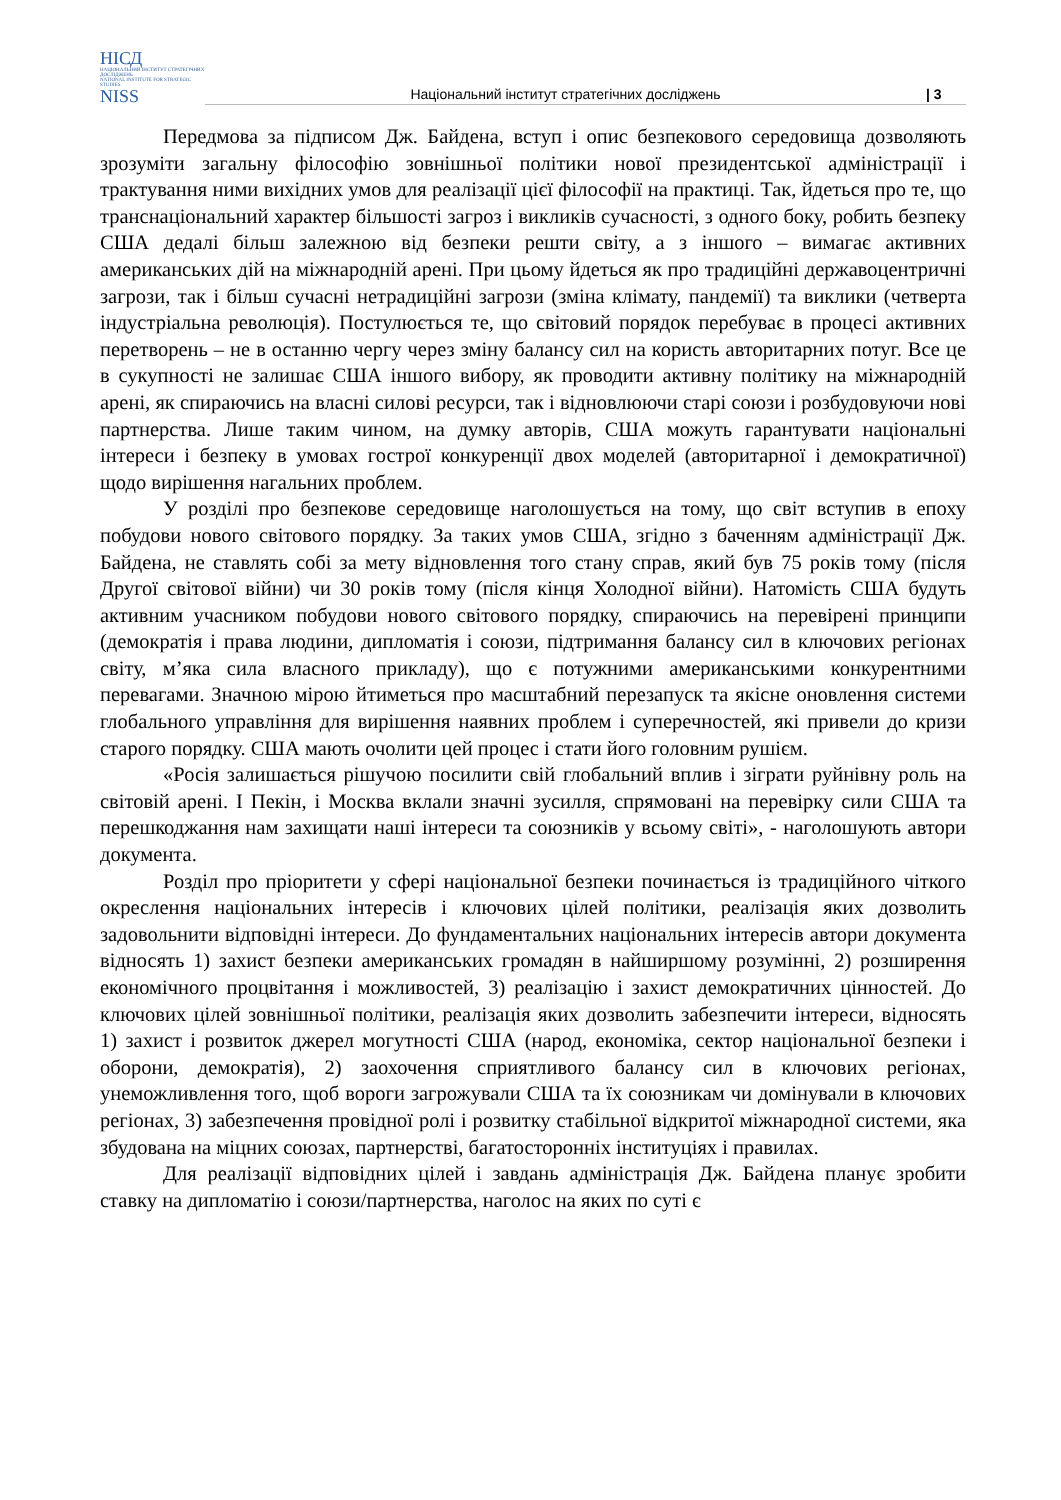НІСД
НАЦІОНАЛЬНИЙ ІНСТИТУТ СТРАТЕГІЧНИХ ДОСЛІДЖЕНЬ
NATIONAL INSTITUTE FOR STRATEGIC STUDIES
NISS
Національний інститут стратегічних досліджень
| 3
Передмова за підписом Дж. Байдена, вступ і опис безпекового середовища дозволяють зрозуміти загальну філософію зовнішньої політики нової президентської адміністрації і трактування ними вихідних умов для реалізації цієї філософії на практиці. Так, йдеться про те, що транснаціональний характер більшості загроз і викликів сучасності, з одного боку, робить безпеку США дедалі більш залежною від безпеки решти світу, а з іншого – вимагає активних американських дій на міжнародній арені. При цьому йдеться як про традиційні державоцентричні загрози, так і більш сучасні нетрадиційні загрози (зміна клімату, пандемії) та виклики (четверта індустріальна революція). Постулюється те, що світовий порядок перебуває в процесі активних перетворень – не в останню чергу через зміну балансу сил на користь авторитарних потуг. Все це в сукупності не залишає США іншого вибору, як проводити активну політику на міжнародній арені, як спираючись на власні силові ресурси, так і відновлюючи старі союзи і розбудовуючи нові партнерства. Лише таким чином, на думку авторів, США можуть гарантувати національні інтереси і безпеку в умовах гострої конкуренції двох моделей (авторитарної і демократичної) щодо вирішення нагальних проблем.
У розділі про безпекове середовище наголошується на тому, що світ вступив в епоху побудови нового світового порядку. За таких умов США, згідно з баченням адміністрації Дж. Байдена, не ставлять собі за мету відновлення того стану справ, який був 75 років тому (після Другої світової війни) чи 30 років тому (після кінця Холодної війни). Натомість США будуть активним учасником побудови нового світового порядку, спираючись на перевірені принципи (демократія і права людини, дипломатія і союзи, підтримання балансу сил в ключових регіонах світу, м’яка сила власного прикладу), що є потужними американськими конкурентними перевагами. Значною мірою йтиметься про масштабний перезапуск та якісне оновлення системи глобального управління для вирішення наявних проблем і суперечностей, які привели до кризи старого порядку. США мають очолити цей процес і стати його головним рушієм.
«Росія залишається рішучою посилити свій глобальний вплив і зіграти руйнівну роль на світовій арені. І Пекін, і Москва вклали значні зусилля, спрямовані на перевірку сили США та перешкоджання нам захищати наші інтереси та союзників у всьому світі», - наголошують автори документа.
Розділ про пріоритети у сфері національної безпеки починається із традиційного чіткого окреслення національних інтересів і ключових цілей політики, реалізація яких дозволить задовольнити відповідні інтереси. До фундаментальних національних інтересів автори документа відносять 1) захист безпеки американських громадян в найширшому розумінні, 2) розширення економічного процвітання і можливостей, 3) реалізацію і захист демократичних цінностей. До ключових цілей зовнішньої політики, реалізація яких дозволить забезпечити інтереси, відносять 1) захист і розвиток джерел могутності США (народ, економіка, сектор національної безпеки і оборони, демократія), 2) заохочення сприятливого балансу сил в ключових регіонах, унеможливлення того, щоб вороги загрожували США та їх союзникам чи домінували в ключових регіонах, 3) забезпечення провідної ролі і розвитку стабільної відкритої міжнародної системи, яка збудована на міцних союзах, партнерстві, багатосторонніх інституціях і правилах.
Для реалізації відповідних цілей і завдань адміністрація Дж. Байдена планує зробити ставку на дипломатію і союзи/партнерства, наголос на яких по суті є